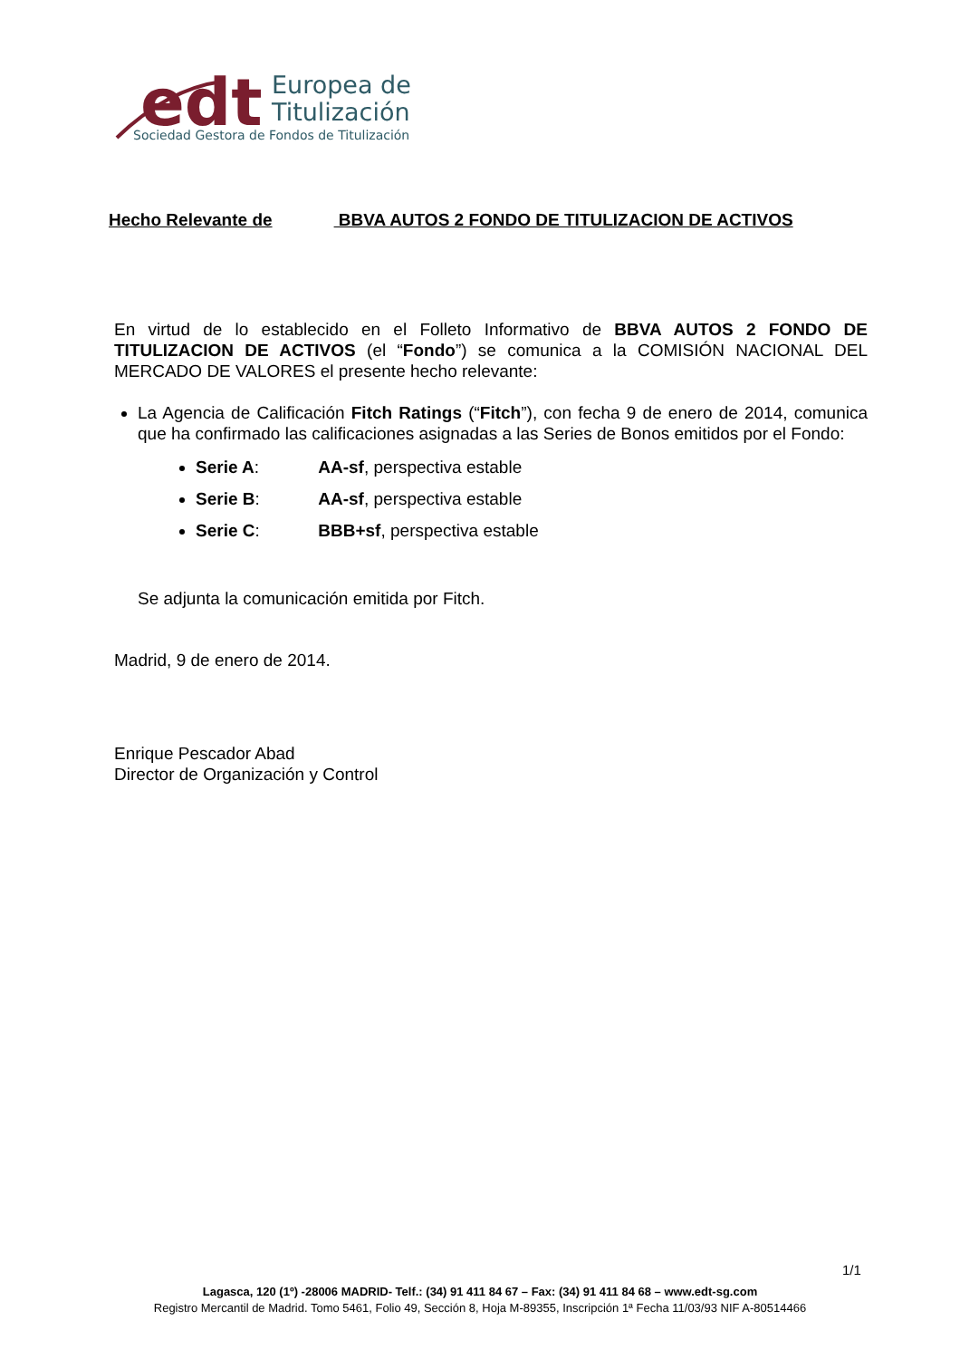edt
Europea de
Titulización
Sociedad Gestora de Fondos de Titulización
Hecho Relevante de BBVA AUTOS 2 FONDO DE TITULIZACION DE ACTIVOS
En virtud de lo establecido en el Folleto Informativo de BBVA AUTOS 2 FONDO DE TITULIZACION DE ACTIVOS (el “Fondo”) se comunica a la COMISIÓN NACIONAL DEL MERCADO DE VALORES el presente hecho relevante:
La Agencia de Calificación Fitch Ratings (“Fitch”), con fecha 9 de enero de 2014, comunica que ha confirmado las calificaciones asignadas a las Series de Bonos emitidos por el Fondo:
Serie A: AA-sf, perspectiva estable
Serie B: AA-sf, perspectiva estable
Serie C: BBB+sf, perspectiva estable
Se adjunta la comunicación emitida por Fitch.
Madrid, 9 de enero de 2014.
Enrique Pescador Abad
Director de Organización y Control
1/1
Lagasca, 120 (1º) -28006 MADRID- Telf.: (34) 91 411 84 67 – Fax: (34) 91 411 84 68 – www.edt-sg.com
Registro Mercantil de Madrid. Tomo 5461, Folio 49, Sección 8, Hoja M-89355, Inscripción 1ª Fecha 11/03/93 NIF A-80514466